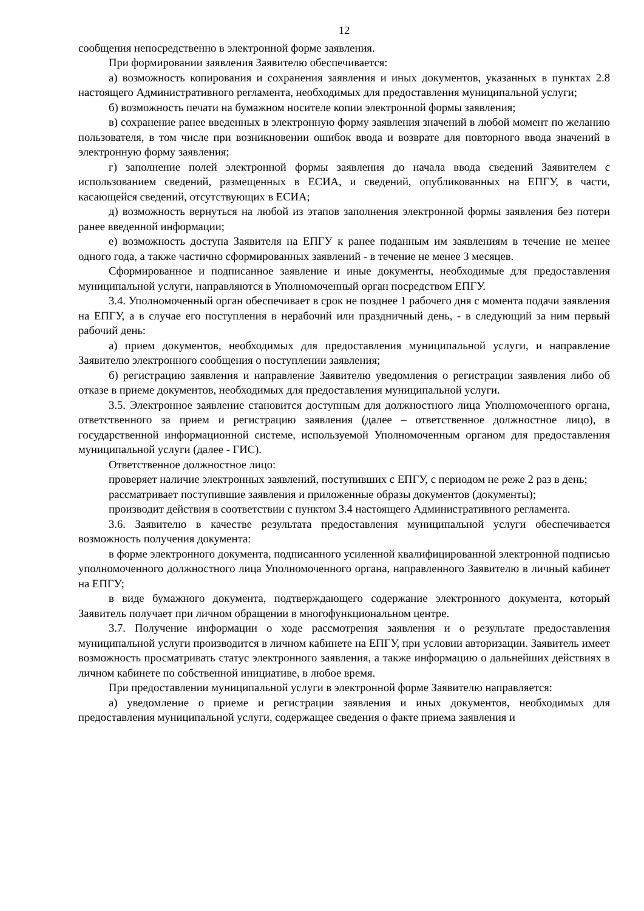12
сообщения непосредственно в электронной форме заявления.
При формировании заявления Заявителю обеспечивается:
а) возможность копирования и сохранения заявления и иных документов, указанных в пунктах 2.8 настоящего Административного регламента, необходимых для предоставления муниципальной услуги;
б) возможность печати на бумажном носителе копии электронной формы заявления;
в) сохранение ранее введенных в электронную форму заявления значений в любой момент по желанию пользователя, в том числе при возникновении ошибок ввода и возврате для повторного ввода значений в электронную форму заявления;
г) заполнение полей электронной формы заявления до начала ввода сведений Заявителем с использованием сведений, размещенных в ЕСИА, и сведений, опубликованных на ЕПГУ, в части, касающейся сведений, отсутствующих в ЕСИА;
д) возможность вернуться на любой из этапов заполнения электронной формы заявления без потери ранее введенной информации;
е) возможность доступа Заявителя на ЕПГУ к ранее поданным им заявлениям в течение не менее одного года, а также частично сформированных заявлений - в течение не менее 3 месяцев.
Сформированное и подписанное заявление и иные документы, необходимые для предоставления муниципальной услуги, направляются в Уполномоченный орган посредством ЕПГУ.
3.4. Уполномоченный орган обеспечивает в срок не позднее 1 рабочего дня с момента подачи заявления на ЕПГУ, а в случае его поступления в нерабочий или праздничный день, - в следующий за ним первый рабочий день:
а) прием документов, необходимых для предоставления муниципальной услуги, и направление Заявителю электронного сообщения о поступлении заявления;
б) регистрацию заявления и направление Заявителю уведомления о регистрации заявления либо об отказе в приеме документов, необходимых для предоставления муниципальной услуги.
3.5. Электронное заявление становится доступным для должностного лица Уполномоченного органа, ответственного за прием и регистрацию заявления (далее – ответственное должностное лицо), в государственной информационной системе, используемой Уполномоченным органом для предоставления муниципальной услуги (далее - ГИС).
Ответственное должностное лицо:
проверяет наличие электронных заявлений, поступивших с ЕПГУ, с периодом не реже 2 раз в день;
рассматривает поступившие заявления и приложенные образы документов (документы);
производит действия в соответствии с пунктом 3.4 настоящего Административного регламента.
3.6. Заявителю в качестве результата предоставления муниципальной услуги обеспечивается возможность получения документа:
в форме электронного документа, подписанного усиленной квалифицированной электронной подписью уполномоченного должностного лица Уполномоченного органа, направленного Заявителю в личный кабинет на ЕПГУ;
в виде бумажного документа, подтверждающего содержание электронного документа, который Заявитель получает при личном обращении в многофункциональном центре.
3.7. Получение информации о ходе рассмотрения заявления и о результате предоставления муниципальной услуги производится в личном кабинете на ЕПГУ, при условии авторизации. Заявитель имеет возможность просматривать статус электронного заявления, а также информацию о дальнейших действиях в личном кабинете по собственной инициативе, в любое время.
При предоставлении муниципальной услуги в электронной форме Заявителю направляется:
а) уведомление о приеме и регистрации заявления и иных документов, необходимых для предоставления муниципальной услуги, содержащее сведения о факте приема заявления и